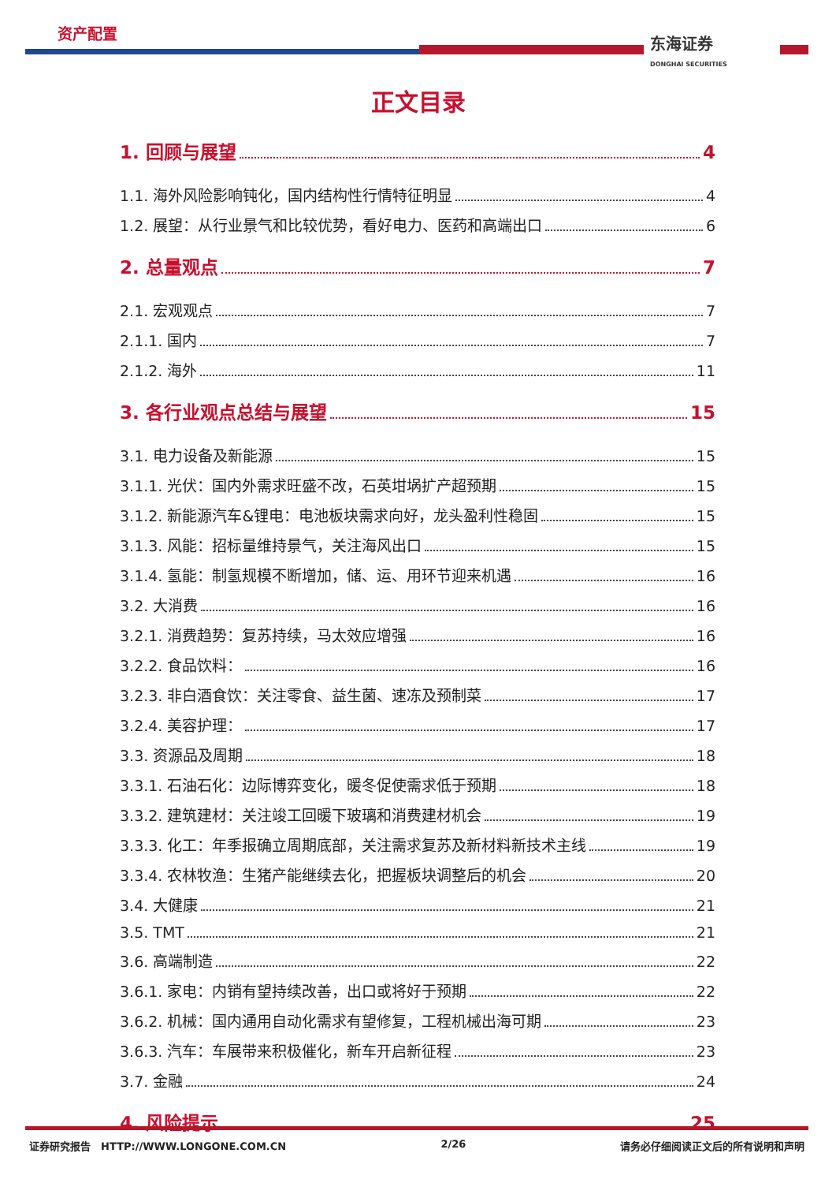资产配置 东海证券
DONGHAI SECURITIES
正文目录
1. 回顾与展望 4
1.1. 海外风险影响钝化，国内结构性行情特征明显 4
1.2. 展望：从行业景气和比较优势，看好电力、医药和高端出口 6
2. 总量观点 7
2.1. 宏观观点 7
2.1.1. 国内 7
2.1.2. 海外 11
3. 各行业观点总结与展望 15
3.1. 电力设备及新能源 15
3.1.1. 光伏：国内外需求旺盛不改，石英坩埚扩产超预期 15
3.1.2. 新能源汽车&锂电：电池板块需求向好，龙头盈利性稳固 15
3.1.3. 风能：招标量维持景气，关注海风出口 15
3.1.4. 氢能：制氢规模不断增加，储、运、用环节迎来机遇 16
3.2. 大消费 16
3.2.1. 消费趋势：复苏持续，马太效应增强 16
3.2.2. 食品饮料： 16
3.2.3. 非白酒食饮：关注零食、益生菌、速冻及预制菜 17
3.2.4. 美容护理： 17
3.3. 资源品及周期 18
3.3.1. 石油石化：边际博弈变化，暖冬促使需求低于预期 18
3.3.2. 建筑建材：关注竣工回暖下玻璃和消费建材机会 19
3.3.3. 化工：年季报确立周期底部，关注需求复苏及新材料新技术主线 19
3.3.4. 农林牧渔：生猪产能继续去化，把握板块调整后的机会 20
3.4. 大健康 21
3.5. TMT 21
3.6. 高端制造 22
3.6.1. 家电：内销有望持续改善，出口或将好于预期 22
3.6.2. 机械：国内通用自动化需求有望修复，工程机械出海可期 23
3.6.3. 汽车：车展带来积极催化，新车开启新征程 23
3.7. 金融 24
4. 风险提示 25
证券研究报告 HTTP://WWW.LONGONE.COM.CN 2/26 请务必仔细阅读正文后的所有说明和声明